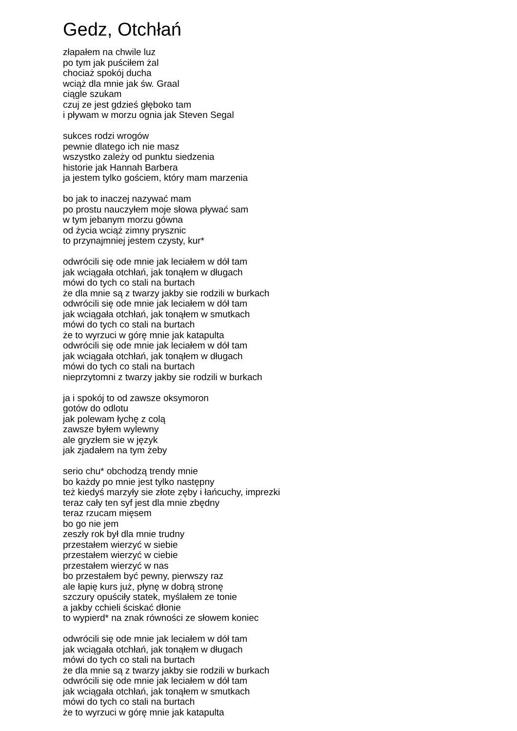Gedz, Otchłań
złapałem na chwile luz
po tym jak puściłem żal
chociaż spokój ducha
wciąż dla mnie jak św. Graal
ciągle szukam
czuj ze jest gdzieś głęboko tam
i pływam w morzu ognia jak Steven Segal
sukces rodzi wrogów
pewnie dlatego ich nie masz
wszystko zależy od punktu siedzenia
historie jak Hannah Barbera
ja jestem tylko gościem, który mam marzenia
bo jak to inaczej nazywać mam
po prostu nauczyłem moje słowa pływać sam
w tym jebanym morzu gówna
od życia wciąż zimny prysznic
to przynajmniej jestem czysty, kur*
odwrócili się ode mnie jak leciałem w dół tam
jak wciągała otchłań, jak tonąłem w długach
mówi do tych co stali na burtach
że dla mnie są z twarzy jakby sie rodzili w burkach
odwrócili się ode mnie jak leciałem w dół tam
jak wciągała otchłań, jak tonąłem w smutkach
mówi do tych co stali na burtach
że to wyrzuci w górę mnie jak katapulta
odwrócili się ode mnie jak leciałem w dół tam
jak wciągała otchłań, jak tonąłem w długach
mówi do tych co stali na burtach
nieprzytomni z twarzy jakby sie rodzili w burkach
ja i spokój to od zawsze oksymoron
gotów do odlotu
jak polewam łychę z colą
zawsze byłem wylewny
ale gryzłem sie w język
jak zjadałem na tym żeby
serio chu* obchodzą trendy mnie
bo każdy po mnie jest tylko następny
też kiedyś marzyły sie złote zęby i łańcuchy, imprezki
teraz cały ten syf jest dla mnie zbędny
teraz rzucam mięsem
bo go nie jem
zeszły rok był dla mnie trudny
przestałem wierzyć w siebie
przestałem wierzyć w ciebie
przestałem wierzyć w nas
bo przestałem być pewny, pierwszy raz
ale łapię kurs już, płynę w dobrą stronę
szczury opuściły statek, myślałem ze tonie
a jakby cchieli ściskać dłonie
to wypierd* na znak równości ze słowem koniec
odwrócili się ode mnie jak leciałem w dół tam
jak wciągała otchłań, jak tonąłem w długach
mówi do tych co stali na burtach
że dla mnie są z twarzy jakby sie rodzili w burkach
odwrócili się ode mnie jak leciałem w dół tam
jak wciągała otchłań, jak tonąłem w smutkach
mówi do tych co stali na burtach
że to wyrzuci w górę mnie jak katapulta